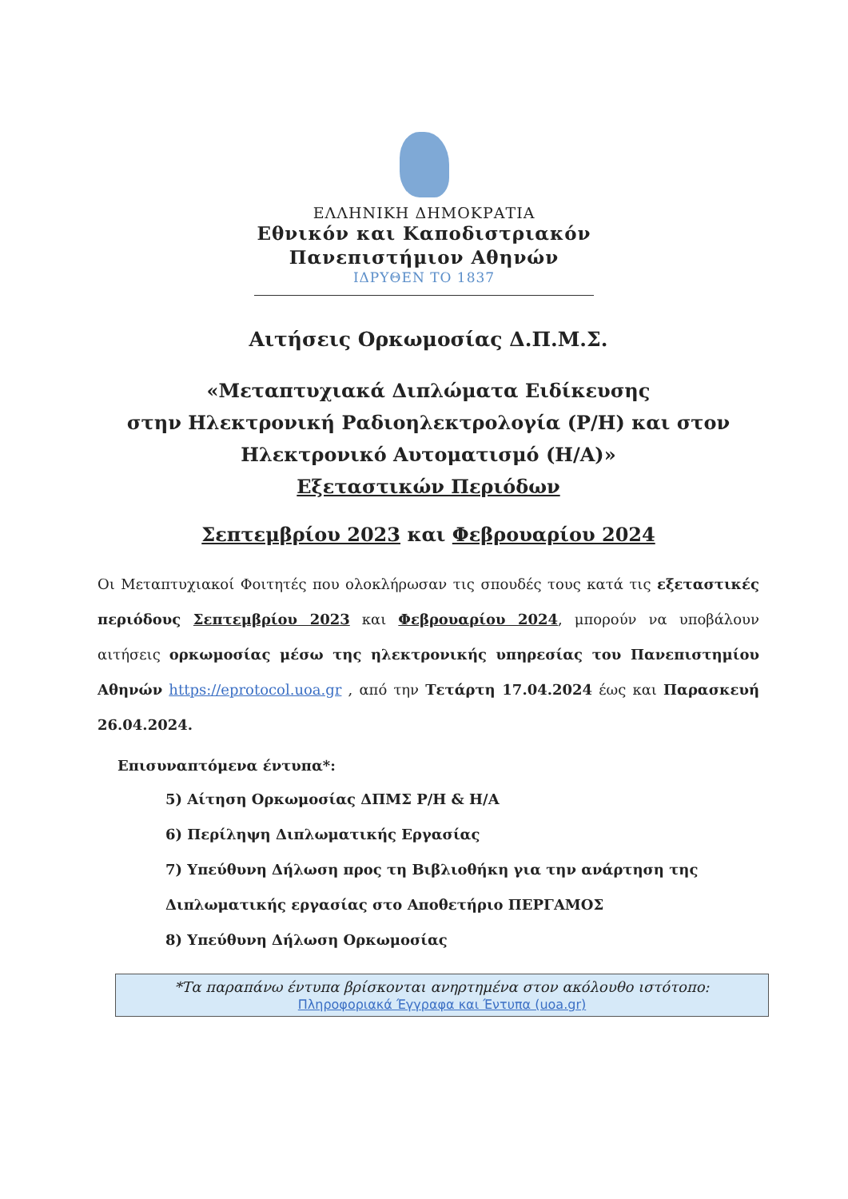ΕΛΛΗΝΙΚΗ ΔΗΜΟΚΡΑΤΙΑ
Εθνικόν και Καποδιστριακόν
Πανεπιστήμιον Αθηνών
ΙΔΡΥΘΕΝ ΤΟ 1837
Αιτήσεις Ορκωμοσίας Δ.Π.Μ.Σ.
«Μεταπτυχιακά Διπλώματα Ειδίκευσης
στην Ηλεκτρονική Ραδιοηλεκτρολογία (Ρ/Η) και στον
Ηλεκτρονικό Αυτοματισμό (Η/Α)»
Εξεταστικών Περιόδων
Σεπτεμβρίου 2023 και Φεβρουαρίου 2024
Οι Μεταπτυχιακοί Φοιτητές που ολοκλήρωσαν τις σπουδές τους κατά τις εξεταστικές περιόδους Σεπτεμβρίου 2023 και Φεβρουαρίου 2024, μπορούν να υποβάλουν αιτήσεις ορκωμοσίας μέσω της ηλεκτρονικής υπηρεσίας του Πανεπιστημίου Αθηνών https://eprotocol.uoa.gr , από την Τετάρτη 17.04.2024 έως και Παρασκευή 26.04.2024.
Επισυναπτόμενα έντυπα*:
5) Αίτηση Ορκωμοσίας ΔΠΜΣ Ρ/Η & Η/Α
6) Περίληψη Διπλωματικής Εργασίας
7) Υπεύθυνη Δήλωση προς τη Βιβλιοθήκη για την ανάρτηση της Διπλωματικής εργασίας στο Αποθετήριο ΠΕΡΓΑΜΟΣ
8) Υπεύθυνη Δήλωση Ορκωμοσίας
*Τα παραπάνω έντυπα βρίσκονται ανηρτημένα στον ακόλουθο ιστότοπο:
Πληροφοριακά Έγγραφα και Έντυπα (uoa.gr)